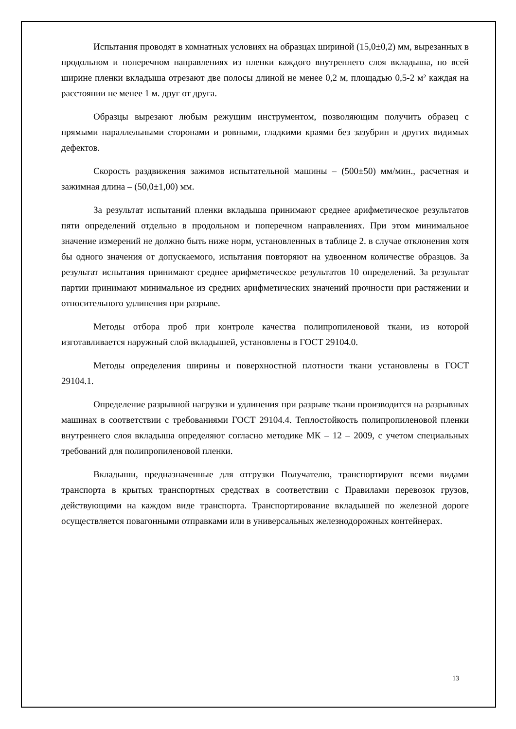Испытания проводят в комнатных условиях на образцах шириной (15,0±0,2) мм, вырезанных в продольном и поперечном направлениях из пленки каждого внутреннего слоя вкладыша, по всей ширине пленки вкладыша отрезают две полосы длиной не менее 0,2 м, площадью 0,5-2 м² каждая на расстоянии не менее 1 м. друг от друга.
Образцы вырезают любым режущим инструментом, позволяющим получить образец с прямыми параллельными сторонами и ровными, гладкими краями без зазубрин и других видимых дефектов.
Скорость раздвижения зажимов испытательной машины – (500±50) мм/мин., расчетная и зажимная длина – (50,0±1,00) мм.
За результат испытаний пленки вкладыша принимают среднее арифметическое результатов пяти определений отдельно в продольном и поперечном направлениях. При этом минимальное значение измерений не должно быть ниже норм, установленных в таблице 2. в случае отклонения хотя бы одного значения от допускаемого, испытания повторяют на удвоенном количестве образцов. За результат испытания принимают среднее арифметическое результатов 10 определений. За результат партии принимают минимальное из средних арифметических значений прочности при растяжении и относительного удлинения при разрыве.
Методы отбора проб при контроле качества полипропиленовой ткани, из которой изготавливается наружный слой вкладышей, установлены в ГОСТ 29104.0.
Методы определения ширины и поверхностной плотности ткани установлены в ГОСТ 29104.1.
Определение разрывной нагрузки и удлинения при разрыве ткани производится на разрывных машинах в соответствии с требованиями ГОСТ 29104.4. Теплостойкость полипропиленовой пленки внутреннего слоя вкладыша определяют согласно методике МК – 12 – 2009, с учетом специальных требований для полипропиленовой пленки.
Вкладыши, предназначенные для отгрузки Получателю, транспортируют всеми видами транспорта в крытых транспортных средствах в соответствии с Правилами перевозок грузов, действующими на каждом виде транспорта. Транспортирование вкладышей по железной дороге осуществляется повагонными отправками или в универсальных железнодорожных контейнерах.
13